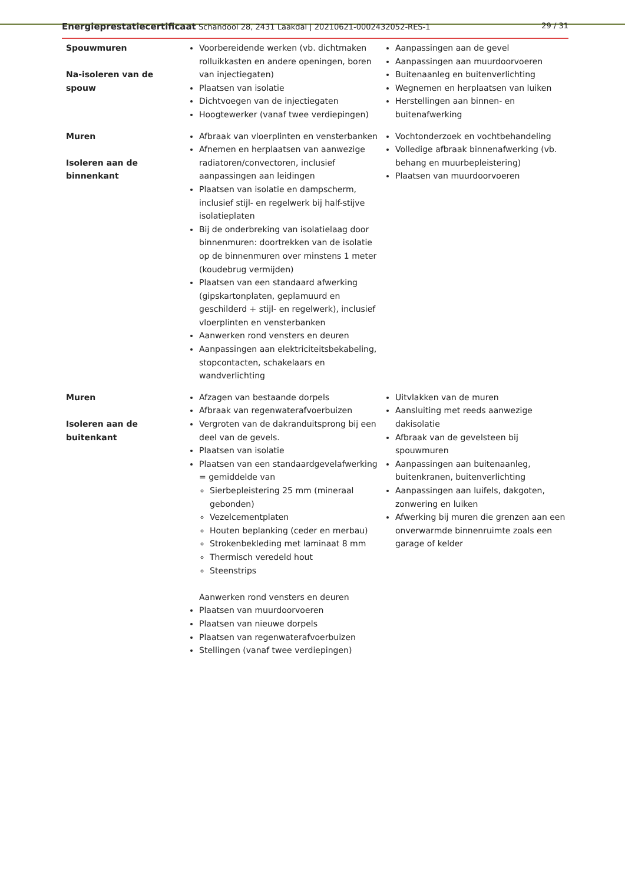Energieprestatiecertificaat Schandool 28, 2431 Laakdal | 20210621-0002432052-RES-1 29 / 31
| Spouwmuren Na-isoleren van de spouw | Voorbereidende werken (vb. dichtmaken rolluikkasten en andere openingen, boren van injectiegaten) Plaatsen van isolatie Dichtvoegen van de injectiegaten Hoogtewerker (vanaf twee verdiepingen) | Aanpassingen aan de gevel Aanpassingen aan muurdoorvoeren Buitenaanleg en buitenverlichting Wegnemen en herplaatsen van luiken Herstellingen aan binnen- en buitenafwerking |
| Muren Isoleren aan de binnenkant | Afbraak van vloerplinten en vensterbanken Afnemen en herplaatsen van aanwezige radiatoren/convectoren, inclusief aanpassingen aan leidingen Plaatsen van isolatie en dampscherm, inclusief stijl- en regelwerk bij half-stijve isolatieplaten Bij de onderbreking van isolatielaag door binnenmuren: doortrekken van de isolatie op de binnenmuren over minstens 1 meter (koudebrug vermijden) Plaatsen van een standaard afwerking (gipskartonplaten, geplamuurd en geschilderd + stijl- en regelwerk), inclusief vloerplinten en vensterbanken Aanwerken rond vensters en deuren Aanpassingen aan elektriciteitsbekabeling, stopcontacten, schakelaars en wandverlichting | Vochtonderzoek en vochtbehandeling Volledige afbraak binnenafwerking (vb. behang en muurbepleistering) Plaatsen van muurdoorvoeren |
| Muren Isoleren aan de buitenkant | Afzagen van bestaande dorpels Afbraak van regenwaterafvoerbuizen Vergroten van de dakranduitsprong bij een deel van de gevels. Plaatsen van isolatie Plaatsen van een standaardgevelafwerking = gemiddelde van Sierbepleistering 25 mm (mineraal gebonden) Vezelcementplaten Houten beplanking (ceder en merbau) Strokenbekleding met laminaat 8 mm Thermisch veredeld hout Steenstrips Aanwerken rond vensters en deuren Plaatsen van muurdoorvoeren Plaatsen van nieuwe dorpels Plaatsen van regenwaterafvoerbuizen Stellingen (vanaf twee verdiepingen) | Uitvlakken van de muren Aansluiting met reeds aanwezige dakisolatie Afbraak van de gevelsteen bij spouwmuren Aanpassingen aan buitenaanleg, buitenkranen, buitenverlichting Aanpassingen aan luifels, dakgoten, zonwering en luiken Afwerking bij muren die grenzen aan een onverwarmde binnenruimte zoals een garage of kelder |